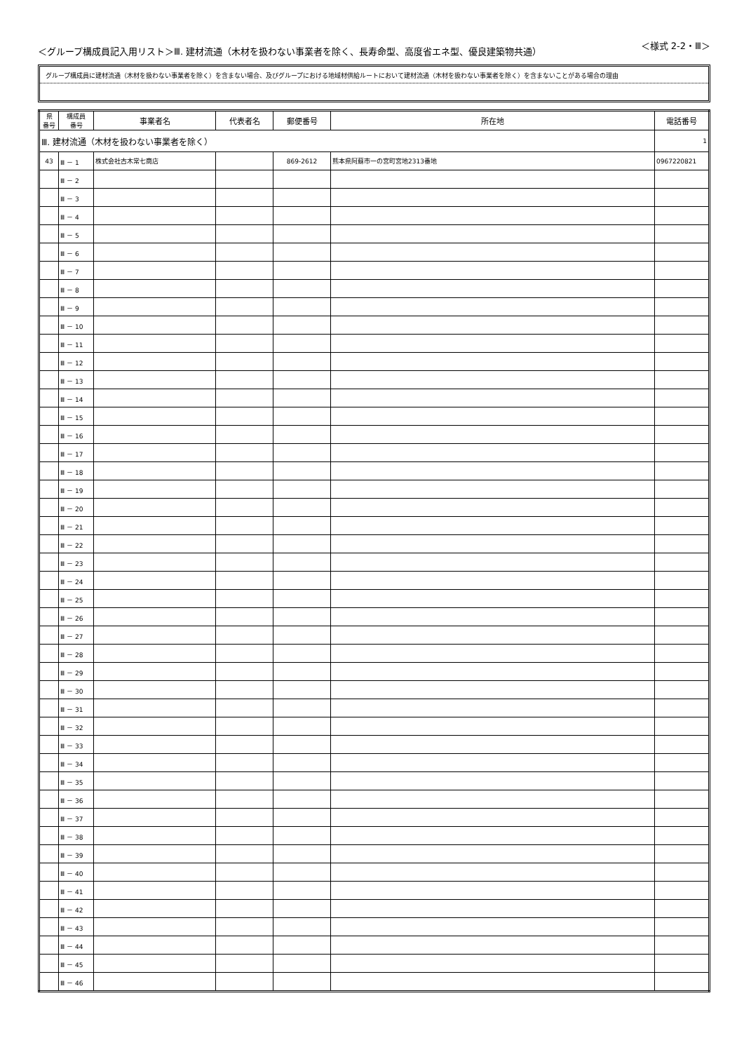＜グループ構成員記入用リスト＞Ⅲ. 建材流通（木材を扱わない事業者を除く、長寿命型、高度省エネ型、優良建築物共通） ＜様式 2-2・Ⅲ＞
グループ構成員に建材流通（木材を扱わない事業者を除く）を含まない場合、及びグループにおける地域材供給ルートにおいて建材流通（木材を扱わない事業者を除く）を含まないことがある場合の理由
| 県 番号 | 構成員 番号 | 事業者名 | 代表者名 | 郵便番号 | 所在地 | 電話番号 |
| --- | --- | --- | --- | --- | --- | --- |
| Ⅲ. 建材流通（木材を扱わない事業者を除く） | | | | | | 1 |
| 43 | Ⅲ － 1 | 株式会社古木常七商店 | | 869-2612 | 熊本県阿蘇市一の宮町宮地2313番地 | 0967220821 |
| | Ⅲ － 2 | | | | | |
| | Ⅲ － 3 | | | | | |
| | Ⅲ － 4 | | | | | |
| | Ⅲ － 5 | | | | | |
| | Ⅲ － 6 | | | | | |
| | Ⅲ － 7 | | | | | |
| | Ⅲ － 8 | | | | | |
| | Ⅲ － 9 | | | | | |
| | Ⅲ － 10 | | | | | |
| | Ⅲ － 11 | | | | | |
| | Ⅲ － 12 | | | | | |
| | Ⅲ － 13 | | | | | |
| | Ⅲ － 14 | | | | | |
| | Ⅲ － 15 | | | | | |
| | Ⅲ － 16 | | | | | |
| | Ⅲ － 17 | | | | | |
| | Ⅲ － 18 | | | | | |
| | Ⅲ － 19 | | | | | |
| | Ⅲ － 20 | | | | | |
| | Ⅲ － 21 | | | | | |
| | Ⅲ － 22 | | | | | |
| | Ⅲ － 23 | | | | | |
| | Ⅲ － 24 | | | | | |
| | Ⅲ － 25 | | | | | |
| | Ⅲ － 26 | | | | | |
| | Ⅲ － 27 | | | | | |
| | Ⅲ － 28 | | | | | |
| | Ⅲ － 29 | | | | | |
| | Ⅲ － 30 | | | | | |
| | Ⅲ － 31 | | | | | |
| | Ⅲ － 32 | | | | | |
| | Ⅲ － 33 | | | | | |
| | Ⅲ － 34 | | | | | |
| | Ⅲ － 35 | | | | | |
| | Ⅲ － 36 | | | | | |
| | Ⅲ － 37 | | | | | |
| | Ⅲ － 38 | | | | | |
| | Ⅲ － 39 | | | | | |
| | Ⅲ － 40 | | | | | |
| | Ⅲ － 41 | | | | | |
| | Ⅲ － 42 | | | | | |
| | Ⅲ － 43 | | | | | |
| | Ⅲ － 44 | | | | | |
| | Ⅲ － 45 | | | | | |
| | Ⅲ － 46 | | | | | |